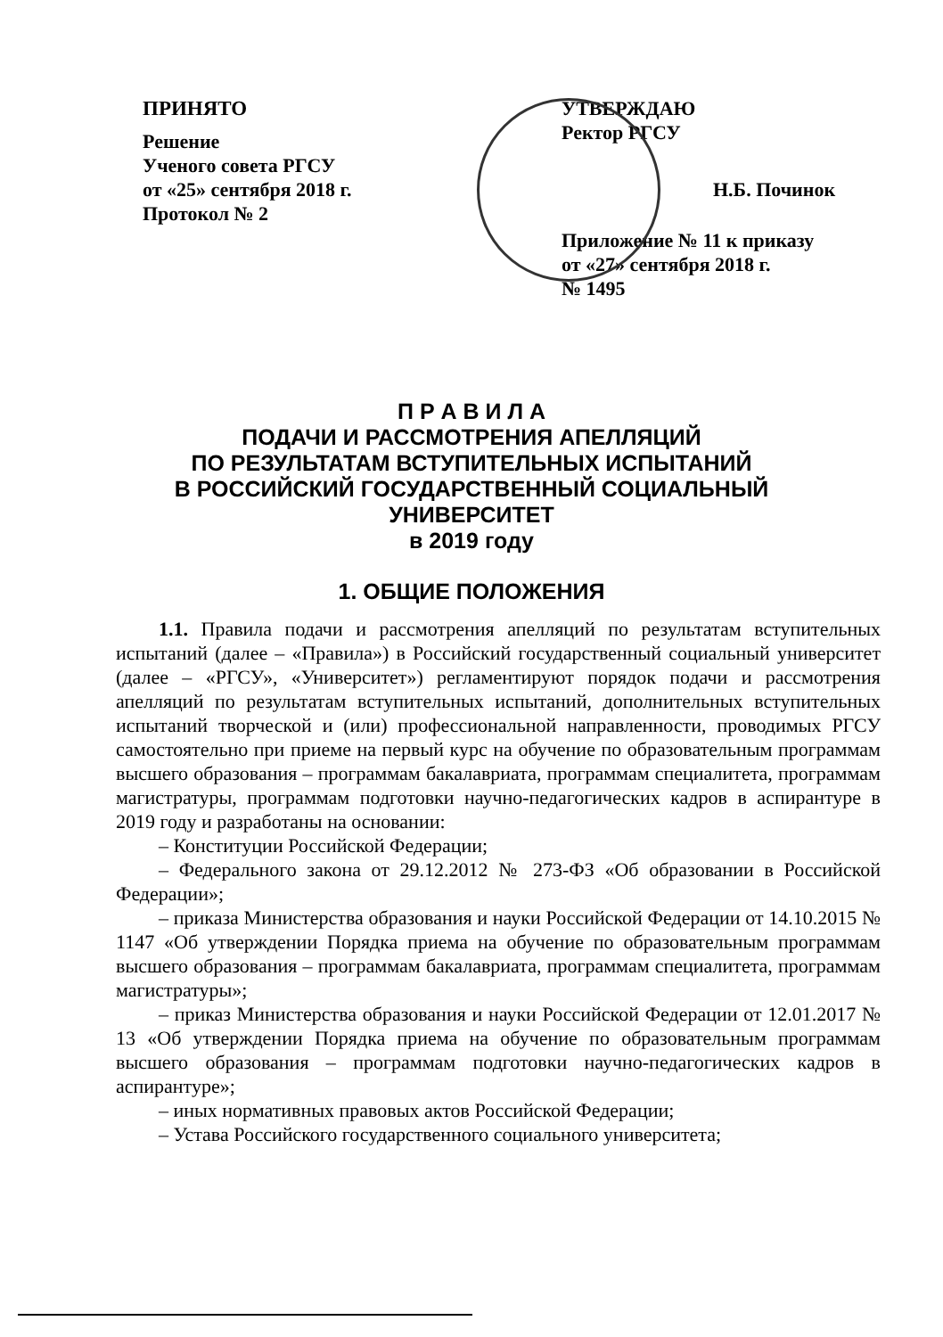ПРИНЯТО
Решение
Ученого совета РГСУ
от «25» сентября 2018 г.
Протокол № 2
УТВЕРЖДАЮ
Ректор РГСУ
Н.Б. Починок
Приложение № 11 к приказу
от «27» сентября 2018 г.
№ 1495
П Р А В И Л А
ПОДАЧИ И РАССМОТРЕНИЯ АПЕЛЛЯЦИЙ
ПО РЕЗУЛЬТАТАМ ВСТУПИТЕЛЬНЫХ ИСПЫТАНИЙ
В РОССИЙСКИЙ ГОСУДАРСТВЕННЫЙ СОЦИАЛЬНЫЙ
УНИВЕРСИТЕТ
в 2019 году
1. ОБЩИЕ ПОЛОЖЕНИЯ
1.1. Правила подачи и рассмотрения апелляций по результатам вступительных испытаний (далее – «Правила») в Российский государственный социальный университет (далее – «РГСУ», «Университет») регламентируют порядок подачи и рассмотрения апелляций по результатам вступительных испытаний, дополнительных вступительных испытаний творческой и (или) профессиональной направленности, проводимых РГСУ самостоятельно при приеме на первый курс на обучение по образовательным программам высшего образования – программам бакалавриата, программам специалитета, программам магистратуры, программам подготовки научно-педагогических кадров в аспирантуре в 2019 году и разработаны на основании:
– Конституции Российской Федерации;
– Федерального закона от 29.12.2012 № 273-ФЗ «Об образовании в Российской Федерации»;
– приказа Министерства образования и науки Российской Федерации от 14.10.2015 № 1147 «Об утверждении Порядка приема на обучение по образовательным программам высшего образования – программам бакалавриата, программам специалитета, программам магистратуры»;
– приказ Министерства образования и науки Российской Федерации от 12.01.2017 № 13 «Об утверждении Порядка приема на обучение по образовательным программам высшего образования – программам подготовки научно-педагогических кадров в аспирантуре»;
– иных нормативных правовых актов Российской Федерации;
– Устава Российского государственного социального университета;